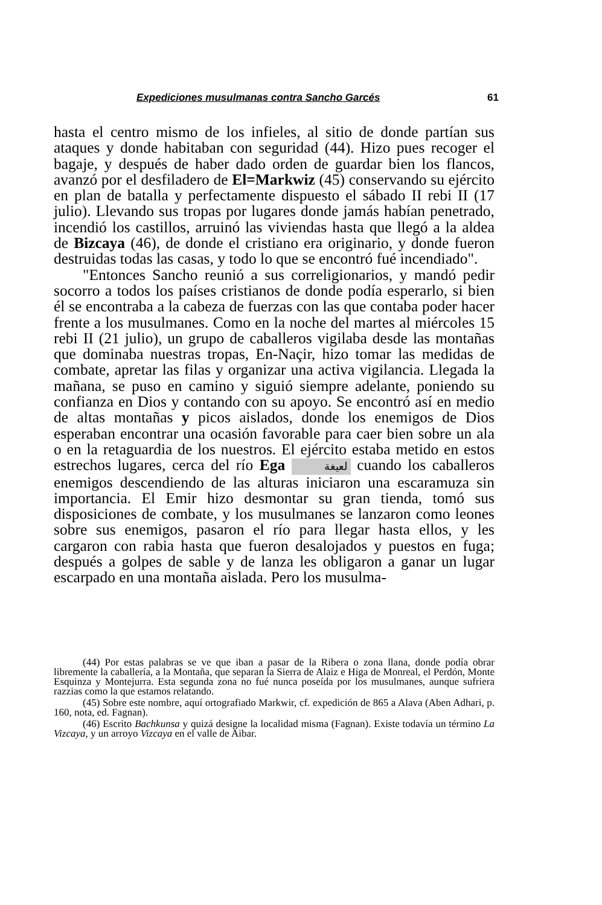Expediciones musulmanas contra Sancho Garcés 61
hasta el centro mismo de los infieles, al sitio de donde partían sus ataques y donde habitaban con seguridad (44). Hizo pues recoger el bagaje, y después de haber dado orden de guardar bien los flancos, avanzó por el desfiladero de El=Markwiz (45) conservando su ejército en plan de batalla y perfectamente dispuesto el sábado II rebi II (17 julio). Llevando sus tropas por lugares donde jamás habían penetrado, incendió los castillos, arruinó las viviendas hasta que llegó a la aldea de Bizcaya (46), de donde el cristiano era originario, y donde fueron destruidas todas las casas, y todo lo que se encontró fué incendiado".
"Entonces Sancho reunió a sus correligionarios, y mandó pedir socorro a todos los países cristianos de donde podía esperarlo, si bien él se encontraba a la cabeza de fuerzas con las que contaba poder hacer frente a los musulmanes. Como en la noche del martes al miércoles 15 rebi II (21 julio), un grupo de caballeros vigilaba desde las montañas que dominaba nuestras tropas, En-Naçir, hizo tomar las medidas de combate, apretar las filas y organizar una activa vigilancia. Llegada la mañana, se puso en camino y siguió siempre adelante, poniendo su confianza en Dios y contando con su apoyo. Se encontró así en medio de altas montañas y picos aislados, donde los enemigos de Dios esperaban encontrar una ocasión favorable para caer bien sobre un ala o en la retaguardia de los nuestros. El ejército estaba metido en estos estrechos lugares, cerca del río Ega لعيغة cuando los caballeros enemigos descendiendo de las alturas iniciaron una escaramuza sin importancia. El Emir hizo desmontar su gran tienda, tomó sus disposiciones de combate, y los musulmanes se lanzaron como leones sobre sus enemigos, pasaron el río para llegar hasta ellos, y les cargaron con rabia hasta que fueron desalojados y puestos en fuga; después a golpes de sable y de lanza les obligaron a ganar un lugar escarpado en una montaña aislada. Pero los musulma-
(44) Por estas palabras se ve que iban a pasar de la Ribera o zona llana, donde podía obrar libremente la caballería, a la Montaña, que separan la Sierra de Alaiz e Higa de Monreal, el Perdón, Monte Esquinza y Montejurra. Esta segunda zona no fué nunca poseída por los musulmanes, aunque sufriera razzias como la que estamos relatando.
(45) Sobre este nombre, aquí ortografiado Markwir, cf. expedición de 865 a Alava (Aben Adhari, p. 160, nota, ed. Fagnan).
(46) Escrito Bachkunsa y quizá designe la localidad misma (Fagnan). Existe todavía un término La Vizcaya, y un arroyo Vizcaya en el valle de Aibar.